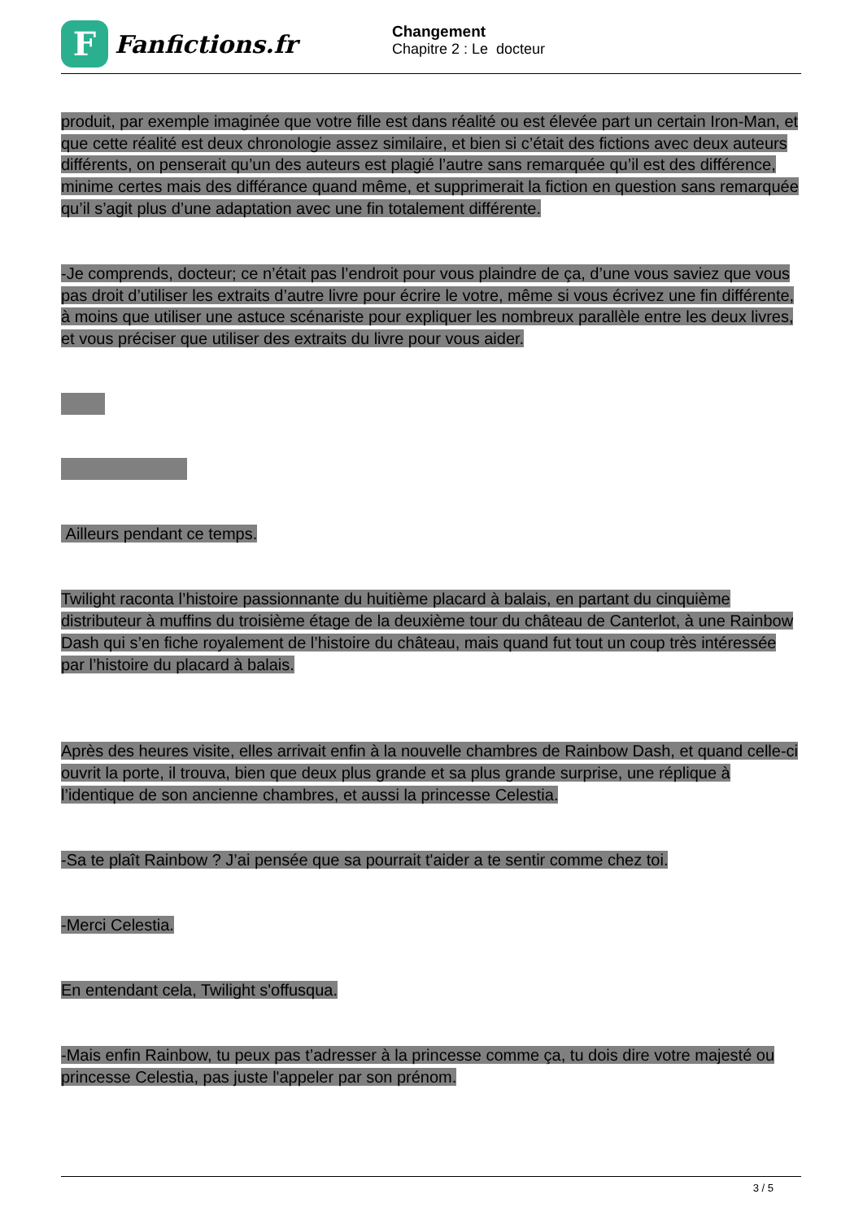F
Fanfictions.fr
Changement
Chapitre 2 : Le docteur
produit, par exemple imaginée que votre fille est dans réalité ou est élevée part un certain Iron-Man, et que cette réalité est deux chronologie assez similaire, et bien si c’était des fictions avec deux auteurs différents, on penserait qu’un des auteurs est plagié l’autre sans remarquée qu’il est des différence, minime certes mais des différance quand même, et supprimerait la fiction en question sans remarquée qu’il s’agit plus d’une adaptation avec une fin totalement différente.
-Je comprends, docteur; ce n’était pas l’endroit pour vous plaindre de ça, d’une vous saviez que vous pas droit d’utiliser les extraits d’autre livre pour écrire le votre, même si vous écrivez une fin différente, à moins que utiliser une astuce scénariste pour expliquer les nombreux parallèle entre les deux livres, et vous préciser que utiliser des extraits du livre pour vous aider.
Ailleurs pendant ce temps.
Twilight raconta l’histoire passionnante du huitième placard à balais, en partant du cinquième distributeur à muffins du troisième étage de la deuxième tour du château de Canterlot, à une Rainbow Dash qui s’en fiche royalement de l’histoire du château, mais quand fut tout un coup très intéressée par l’histoire du placard à balais.
Après des heures visite, elles arrivait enfin à la nouvelle chambres de Rainbow Dash, et quand celle-ci ouvrit la porte, il trouva, bien que deux plus grande et sa plus grande surprise, une réplique à l’identique de son ancienne chambres, et aussi la princesse Celestia.
-Sa te plaît Rainbow ? J’ai pensée que sa pourrait t'aider a te sentir comme chez toi.
-Merci Celestia.
En entendant cela, Twilight s'offusqua.
-Mais enfin Rainbow, tu peux pas t’adresser à la princesse comme ça, tu dois dire votre majesté ou princesse Celestia, pas juste l'appeler par son prénom.
3 / 5